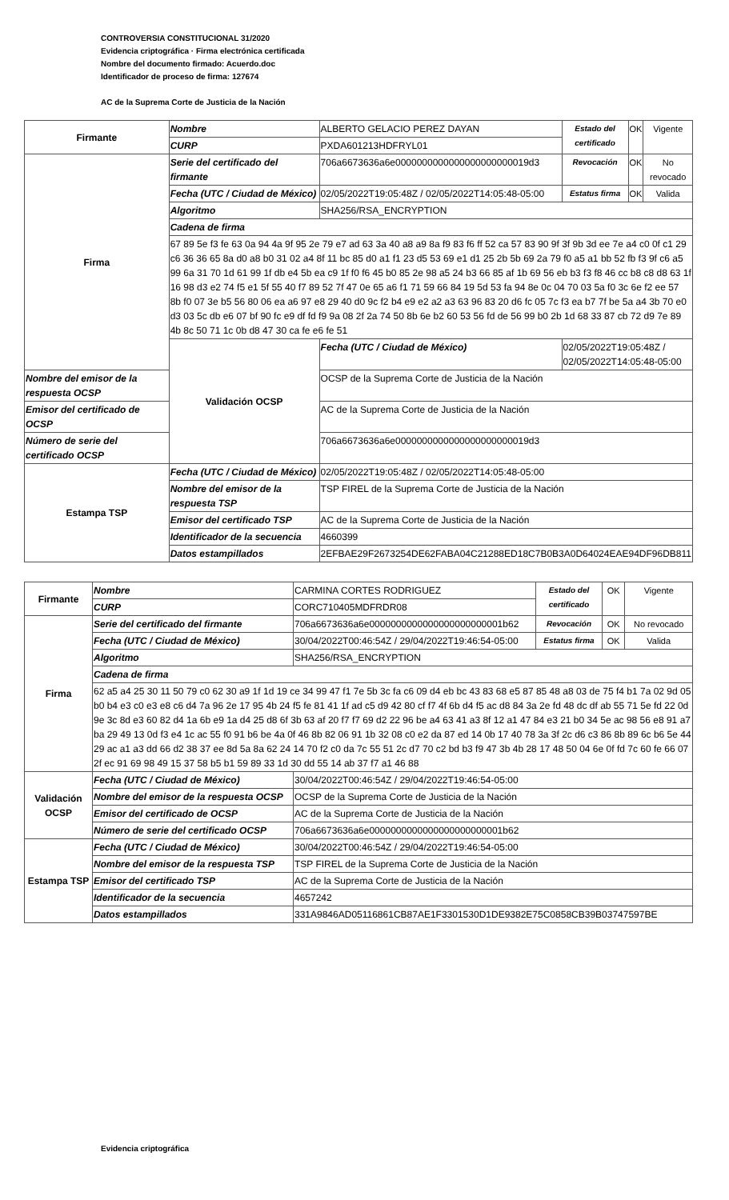CONTROVERSIA CONSTITUCIONAL 31/2020
Evidencia criptográfica · Firma electrónica certificada
Nombre del documento firmado: Acuerdo.doc
Identificador de proceso de firma: 127674
AC de la Suprema Corte de Justicia de la Nación
| Firmante | Nombre | ALBERTO GELACIO PEREZ DAYAN | Estado del certificado | OK | Vigente |
| | CURP | PXDA601213HDFRYL01 | | | |
| Firma | Serie del certificado del firmante | 706a6673636a6e0000000000000000000000019d3 | Revocación | OK | No revocado |
| | Fecha (UTC / Ciudad de México) | 02/05/2022T19:05:48Z / 02/05/2022T14:05:48-05:00 | Estatus firma | OK | Valida |
| | Algoritmo | SHA256/RSA_ENCRYPTION | | | |
| | Cadena de firma | | | | |
| | 67 89 5e f3 fe 63 0a 94 4a 9f 95 2e 79 e7 ad 63 3a 40 a8 a9 8a f9 83 f6 ff 52 ca 57 83 90 9f 3f 9b 3d ee 7e a4 c0 0f c1 29 c6 36 36 65 8a d0 a8 b0 31 02 a4 8f 11 bc 85 d0 a1 f1 23 d5 53 69 e1 d1 25 2b 5b 69 2a 79 f0 a5 a1 bb 52 fb f3 9f c6 a5 99 6a 31 70 1d 61 99 1f db e4 5b ea c9 1f f0 f6 45 b0 85 2e 98 a5 24 b3 66 85 af 1b 69 56 eb b3 f3 f8 46 cc b8 c8 d8 63 1f 16 98 d3 e2 74 f5 e1 5f 55 40 f7 89 52 7f 47 0e 65 a6 f1 71 59 66 84 19 5d 53 fa 94 8e 0c 04 70 03 5a f0 3c 6e f2 ee 57 8b f0 07 3e b5 56 80 06 ea a6 97 e8 29 40 d0 9c f2 b4 e9 e2 a2 a3 63 96 83 20 d6 fc 05 7c f3 ea b7 7f be 5a a4 3b 70 e0 d3 03 5c db e6 07 bf 90 fc e9 df fd f9 9a 08 2f 2a 74 50 8b 6e b2 60 53 56 fd de 56 99 b0 2b 1d 68 33 87 cb 72 d9 7e 89 4b 8c 50 71 1c 0b d8 47 30 ca fe e6 fe 51 | | | | |
| | Validación OCSP | Fecha (UTC / Ciudad de México) | 02/05/2022T19:05:48Z / 02/05/2022T14:05:48-05:00 | | |
| Nombre del emisor de la respuesta OCSP | | OCSP de la Suprema Corte de Justicia de la Nación | | | |
| Emisor del certificado de OCSP | | AC de la Suprema Corte de Justicia de la Nación | | | |
| Número de serie del certificado OCSP | | 706a6673636a6e0000000000000000000000019d3 | | | |
| Estampa TSP | Fecha (UTC / Ciudad de México) | 02/05/2022T19:05:48Z / 02/05/2022T14:05:48-05:00 | | | |
| | Nombre del emisor de la respuesta TSP | TSP FIREL de la Suprema Corte de Justicia de la Nación | | | |
| | Emisor del certificado TSP | AC de la Suprema Corte de Justicia de la Nación | | | |
| | Identificador de la secuencia | 4660399 | | | |
| | Datos estampillados | 2EFBAE29F2673254DE62FABA04C21288ED18C7B0B3A0D64024EAE94DF96DB811 | | | |
| Firmante | Nombre | CARMINA CORTES RODRIGUEZ | Estado del certificado | OK | Vigente |
| | CURP | CORC710405MDFRDR08 | | | |
| Firma | Serie del certificado del firmante | 706a6673636a6e0000000000000000000000001b62 | Revocación | OK | No revocado |
| | Fecha (UTC / Ciudad de México) | 30/04/2022T00:46:54Z / 29/04/2022T19:46:54-05:00 | Estatus firma | OK | Valida |
| | Algoritmo | SHA256/RSA_ENCRYPTION | | | |
| | Cadena de firma | | | | |
| | 62 a5 a4 25 30 11 50 79 c0 62 30 a9 1f 1d 19 ce 34 99 47 f1 7e 5b 3c fa c6 09 d4 eb bc 43 83 68 e5 87 85 48 a8 03 de 75 f4 b1 7a 02 9d 05 b0 b4 e3 c0 e3 e8 c6 d4 7a 96 2e 17 95 4b 24 f5 fe 81 41 1f ad c5 d9 42 80 cf f7 4f 6b d4 f5 ac d8 84 3a 2e fd 48 dc df ab 55 71 5e fd 22 0d 9e 3c 8d e3 60 82 d4 1a 6b e9 1a d4 25 d8 6f 3b 63 af 20 f7 f7 69 d2 22 96 be a4 63 41 a3 8f 12 a1 47 84 e3 21 b0 34 5e ac 98 56 e8 91 a7 ba 29 49 13 0d f3 e4 1c ac 55 f0 91 b6 be 4a 0f 46 8b 82 06 91 1b 32 08 c0 e2 da 87 ed 14 0b 17 40 78 3a 3f 2c d6 c3 86 8b 89 6c b6 5e 44 29 ac a1 a3 dd 66 d2 38 37 ee 8d 5a 8a 62 24 14 70 f2 c0 da 7c 55 51 2c d7 70 c2 bd b3 f9 47 3b 4b 28 17 48 50 04 6e 0f fd 7c 60 fe 66 07 2f ec 91 69 98 49 15 37 58 b5 b1 59 89 33 1d 30 dd 55 14 ab 37 f7 a1 46 88 | | | | |
| Validación OCSP | Fecha (UTC / Ciudad de México) | 30/04/2022T00:46:54Z / 29/04/2022T19:46:54-05:00 | | | |
| | Nombre del emisor de la respuesta OCSP | OCSP de la Suprema Corte de Justicia de la Nación | | | |
| | Emisor del certificado de OCSP | AC de la Suprema Corte de Justicia de la Nación | | | |
| | Número de serie del certificado OCSP | 706a6673636a6e0000000000000000000000001b62 | | | |
| Estampa TSP | Fecha (UTC / Ciudad de México) | 30/04/2022T00:46:54Z / 29/04/2022T19:46:54-05:00 | | | |
| | Nombre del emisor de la respuesta TSP | TSP FIREL de la Suprema Corte de Justicia de la Nación | | | |
| | Emisor del certificado TSP | AC de la Suprema Corte de Justicia de la Nación | | | |
| | Identificador de la secuencia | 4657242 | | | |
| | Datos estampillados | 331A9846AD05116861CB87AE1F3301530D1DE9382E75C0858CB39B03747597BE | | | |
Evidencia criptográfica